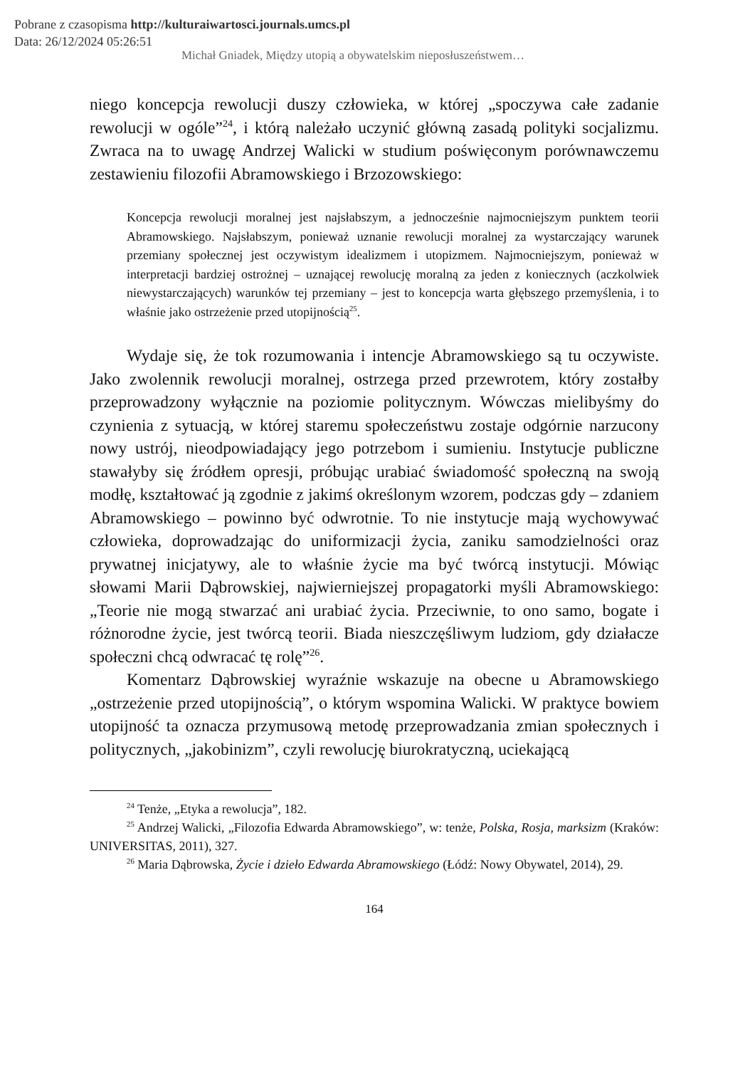Pobrane z czasopisma http://kulturaiwartosci.journals.umcs.pl
Data: 26/12/2024 05:26:51
Michał Gniadek, Między utopią a obywatelskim nieposłuszeństwem…
niego koncepcja rewolucji duszy człowieka, w której „spoczywa całe zadanie rewolucji w ogóle”<sup>24</sup>, i którą należało uczynić główną zasadą polityki socjalizmu. Zwraca na to uwagę Andrzej Walicki w studium poświęconym porównawczemu zestawieniu filozofii Abramowskiego i Brzozowskiego:
Koncepcja rewolucji moralnej jest najsłabszym, a jednocześnie najmocniejszym punktem teorii Abramowskiego. Najsłabszym, ponieważ uznanie rewolucji moralnej za wystarczający warunek przemiany społecznej jest oczywistym idealizmem i utopizmem. Najmocniejszym, ponieważ w interpretacji bardziej ostrożnej – uznającej rewolucję moralną za jeden z koniecznych (aczkolwiek niewystarczających) warunków tej przemiany – jest to koncepcja warta głębszego przemyślenia, i to właśnie jako ostrzeżenie przed utopijnością<sup>25</sup>.
Wydaje się, że tok rozumowania i intencje Abramowskiego są tu oczywiste. Jako zwolennik rewolucji moralnej, ostrzega przed przewrotem, który zostałby przeprowadzony wyłącznie na poziomie politycznym. Wówczas mielibyśmy do czynienia z sytuacją, w której staremu społeczeństwu zostaje odgórnie narzucony nowy ustrój, nieodpowiadający jego potrzebom i sumieniu. Instytucje publiczne stawałyby się źródłem opresji, próbując urabiać świadomość społeczną na swoją modłę, kształtować ją zgodnie z jakimś określonym wzorem, podczas gdy – zdaniem Abramowskiego – powinno być odwrotnie. To nie instytucje mają wychowywać człowieka, doprowadzając do uniformizacji życia, zaniku samodzielności oraz prywatnej inicjatywy, ale to właśnie życie ma być twórcą instytucji. Mówiąc słowami Marii Dąbrowskiej, najwierniejszej propagatorki myśli Abramowskiego: „Teorie nie mogą stwarzać ani urabiać życia. Przeciwnie, to ono samo, bogate i różnorodne życie, jest twórcą teorii. Biada nieszczęśliwym ludziom, gdy działacze społeczni chcą odwracać tę rolę”<sup>26</sup>.
Komentarz Dąbrowskiej wyraźnie wskazuje na obecne u Abramowskiego „ostrzeżenie przed utopijnością”, o którym wspomina Walicki. W praktyce bowiem utopijność ta oznacza przymusową metodę przeprowadzania zmian społecznych i politycznych, „jakobinizm”, czyli rewolucję biurokratyczną, uciekającą
<sup>24</sup> Tenże, „Etyka a rewolucja”, 182.
<sup>25</sup> Andrzej Walicki, „Filozofia Edwarda Abramowskiego”, w: tenże, Polska, Rosja, marksizm (Kraków: UNIVERSITAS, 2011), 327.
<sup>26</sup> Maria Dąbrowska, Życie i dzieło Edwarda Abramowskiego (Łódź: Nowy Obywatel, 2014), 29.
164